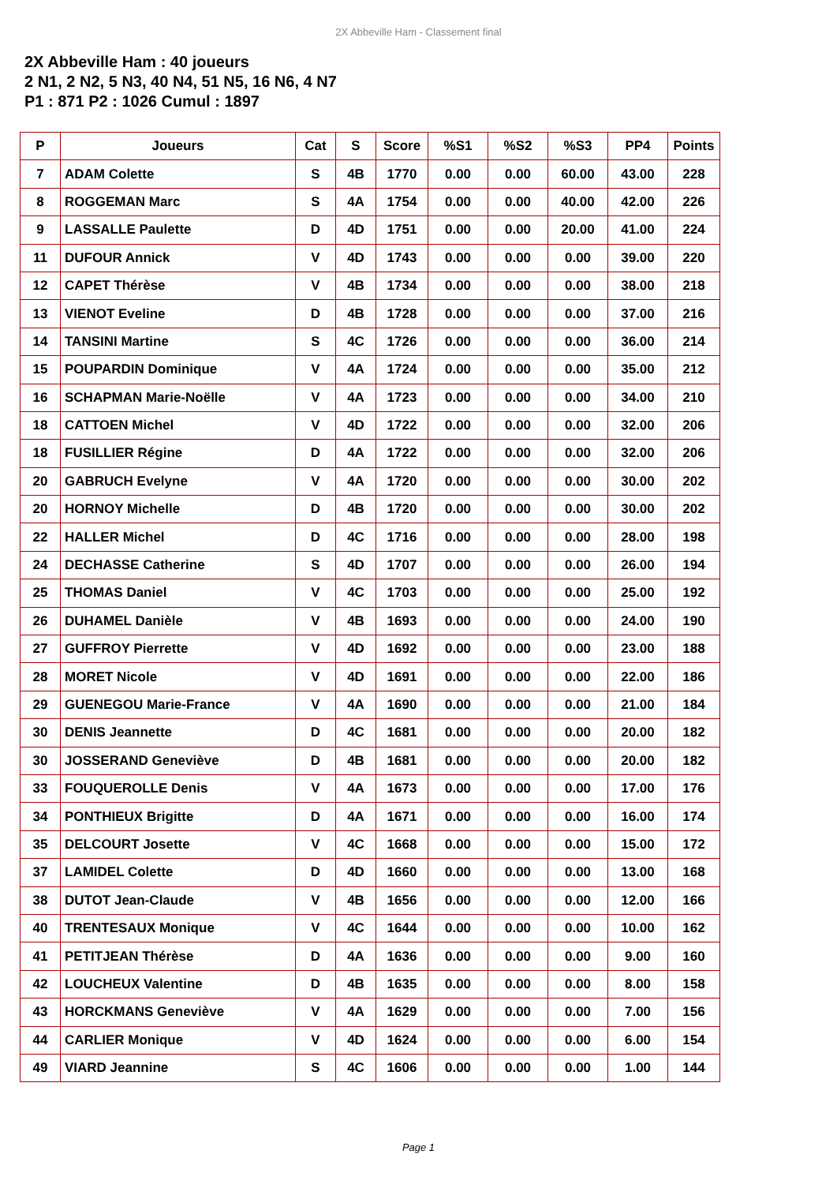2X Abbeville Ham - Classement final
2X Abbeville Ham : 40 joueurs
2 N1, 2 N2, 5 N3, 40 N4, 51 N5, 16 N6, 4 N7
P1 : 871 P2 : 1026 Cumul : 1897
| P | Joueurs | Cat | S | Score | %S1 | %S2 | %S3 | PP4 | Points |
| --- | --- | --- | --- | --- | --- | --- | --- | --- | --- |
| 7 | ADAM Colette | S | 4B | 1770 | 0.00 | 0.00 | 60.00 | 43.00 | 228 |
| 8 | ROGGEMAN Marc | S | 4A | 1754 | 0.00 | 0.00 | 40.00 | 42.00 | 226 |
| 9 | LASSALLE Paulette | D | 4D | 1751 | 0.00 | 0.00 | 20.00 | 41.00 | 224 |
| 11 | DUFOUR Annick | V | 4D | 1743 | 0.00 | 0.00 | 0.00 | 39.00 | 220 |
| 12 | CAPET Thérèse | V | 4B | 1734 | 0.00 | 0.00 | 0.00 | 38.00 | 218 |
| 13 | VIENOT Eveline | D | 4B | 1728 | 0.00 | 0.00 | 0.00 | 37.00 | 216 |
| 14 | TANSINI Martine | S | 4C | 1726 | 0.00 | 0.00 | 0.00 | 36.00 | 214 |
| 15 | POUPARDIN Dominique | V | 4A | 1724 | 0.00 | 0.00 | 0.00 | 35.00 | 212 |
| 16 | SCHAPMAN Marie-Noëlle | V | 4A | 1723 | 0.00 | 0.00 | 0.00 | 34.00 | 210 |
| 18 | CATTOEN Michel | V | 4D | 1722 | 0.00 | 0.00 | 0.00 | 32.00 | 206 |
| 18 | FUSILLIER Régine | D | 4A | 1722 | 0.00 | 0.00 | 0.00 | 32.00 | 206 |
| 20 | GABRUCH Evelyne | V | 4A | 1720 | 0.00 | 0.00 | 0.00 | 30.00 | 202 |
| 20 | HORNOY Michelle | D | 4B | 1720 | 0.00 | 0.00 | 0.00 | 30.00 | 202 |
| 22 | HALLER Michel | D | 4C | 1716 | 0.00 | 0.00 | 0.00 | 28.00 | 198 |
| 24 | DECHASSE Catherine | S | 4D | 1707 | 0.00 | 0.00 | 0.00 | 26.00 | 194 |
| 25 | THOMAS Daniel | V | 4C | 1703 | 0.00 | 0.00 | 0.00 | 25.00 | 192 |
| 26 | DUHAMEL Danièle | V | 4B | 1693 | 0.00 | 0.00 | 0.00 | 24.00 | 190 |
| 27 | GUFFROY Pierrette | V | 4D | 1692 | 0.00 | 0.00 | 0.00 | 23.00 | 188 |
| 28 | MORET Nicole | V | 4D | 1691 | 0.00 | 0.00 | 0.00 | 22.00 | 186 |
| 29 | GUENEGOU Marie-France | V | 4A | 1690 | 0.00 | 0.00 | 0.00 | 21.00 | 184 |
| 30 | DENIS Jeannette | D | 4C | 1681 | 0.00 | 0.00 | 0.00 | 20.00 | 182 |
| 30 | JOSSERAND Geneviève | D | 4B | 1681 | 0.00 | 0.00 | 0.00 | 20.00 | 182 |
| 33 | FOUQUEROLLE Denis | V | 4A | 1673 | 0.00 | 0.00 | 0.00 | 17.00 | 176 |
| 34 | PONTHIEUX Brigitte | D | 4A | 1671 | 0.00 | 0.00 | 0.00 | 16.00 | 174 |
| 35 | DELCOURT Josette | V | 4C | 1668 | 0.00 | 0.00 | 0.00 | 15.00 | 172 |
| 37 | LAMIDEL Colette | D | 4D | 1660 | 0.00 | 0.00 | 0.00 | 13.00 | 168 |
| 38 | DUTOT Jean-Claude | V | 4B | 1656 | 0.00 | 0.00 | 0.00 | 12.00 | 166 |
| 40 | TRENTESAUX Monique | V | 4C | 1644 | 0.00 | 0.00 | 0.00 | 10.00 | 162 |
| 41 | PETITJEAN Thérèse | D | 4A | 1636 | 0.00 | 0.00 | 0.00 | 9.00 | 160 |
| 42 | LOUCHEUX Valentine | D | 4B | 1635 | 0.00 | 0.00 | 0.00 | 8.00 | 158 |
| 43 | HORCKMANS Geneviève | V | 4A | 1629 | 0.00 | 0.00 | 0.00 | 7.00 | 156 |
| 44 | CARLIER Monique | V | 4D | 1624 | 0.00 | 0.00 | 0.00 | 6.00 | 154 |
| 49 | VIARD Jeannine | S | 4C | 1606 | 0.00 | 0.00 | 0.00 | 1.00 | 144 |
Page 1